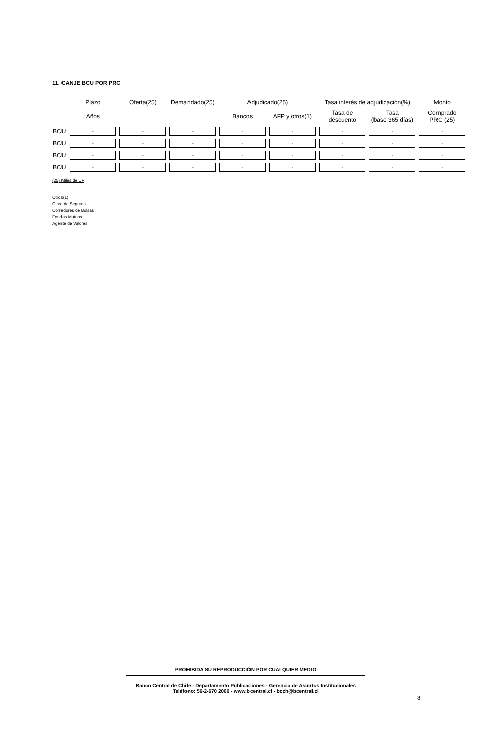11. CANJE BCU POR PRC
| | Plazo | Oferta(25) | Demandado(25) | Adjudicado(25) | | Tasa interés de adjudicación(%) | | Monto |
| --- | --- | --- | --- | --- | --- | --- | --- | --- |
| | Años | | | Bancos | AFP y otros(1) | Tasa de descuento | Tasa (base 365 días) | Comprado PRC (25) |
| BCU | - | - | - | - | - | - | - | - |
| BCU | - | - | - | - | - | - | - | - |
| BCU | - | - | - | - | - | - | - | - |
| BCU | - | - | - | - | - | - | - | - |
(25) Miles de UF
Otros(1)
Cías. de Seguros
Corredores de Bolsas
Fondos Mutuos
Agente de Valores
PROHIBIDA SU REPRODUCCIÓN POR CUALQUIER MEDIO
Banco Central de Chile - Departamento Publicaciones - Gerencia de Asuntos Institucionales
Teléfono: 56-2-670 2000 - www.bcentral.cl - bcch@bcentral.cl
8.